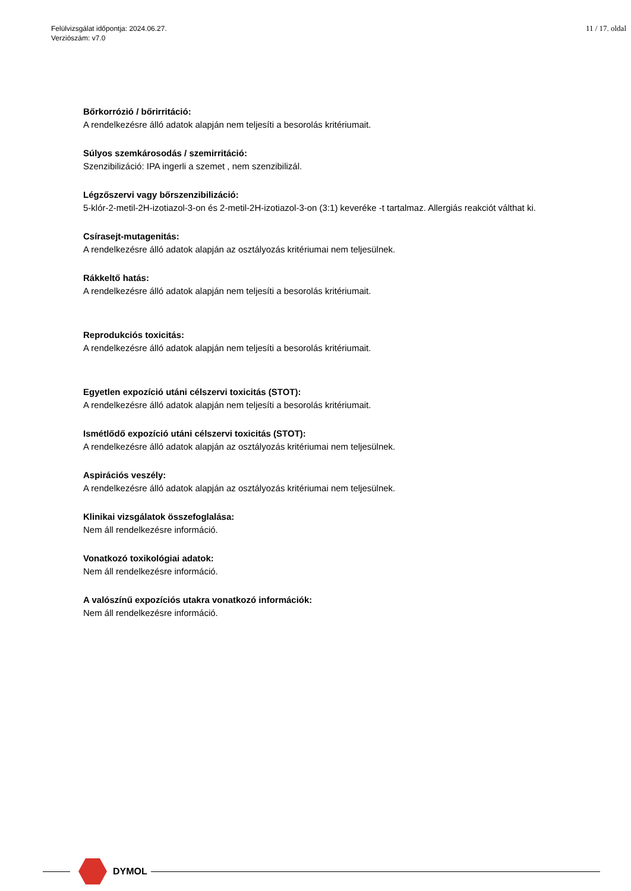Felülvizsgálat időpontja: 2024.06.27.
Verziószám: v7.0
11 / 17. oldal
Bőrkorrózió / bőrirritáció:
A rendelkezésre álló adatok alapján nem teljesíti a besorolás kritériumait.
Súlyos szemkárosodás / szemirritáció:
Szenzibilizáció: IPA ingerli a szemet , nem szenzibilizál.
Légzőszervi vagy bőrszenzibilizáció:
5-klór-2-metil-2H-izotiazol-3-on és 2-metil-2H-izotiazol-3-on (3:1) keveréke -t tartalmaz. Allergiás reakciót válthat ki.
Csírasejt-mutagenitás:
A rendelkezésre álló adatok alapján az osztályozás kritériumai nem teljesülnek.
Rákkeltő hatás:
A rendelkezésre álló adatok alapján nem teljesíti a besorolás kritériumait.
Reprodukciós toxicitás:
A rendelkezésre álló adatok alapján nem teljesíti a besorolás kritériumait.
Egyetlen expozíció utáni célszervi toxicitás (STOT):
A rendelkezésre álló adatok alapján nem teljesíti a besorolás kritériumait.
Ismétlődő expozíció utáni célszervi toxicitás (STOT):
A rendelkezésre álló adatok alapján az osztályozás kritériumai nem teljesülnek.
Aspirációs veszély:
A rendelkezésre álló adatok alapján az osztályozás kritériumai nem teljesülnek.
Klinikai vizsgálatok összefoglalása:
Nem áll rendelkezésre információ.
Vonatkozó toxikológiai adatok:
Nem áll rendelkezésre információ.
A valószínű expozíciós utakra vonatkozó információk:
Nem áll rendelkezésre információ.
DYMOL